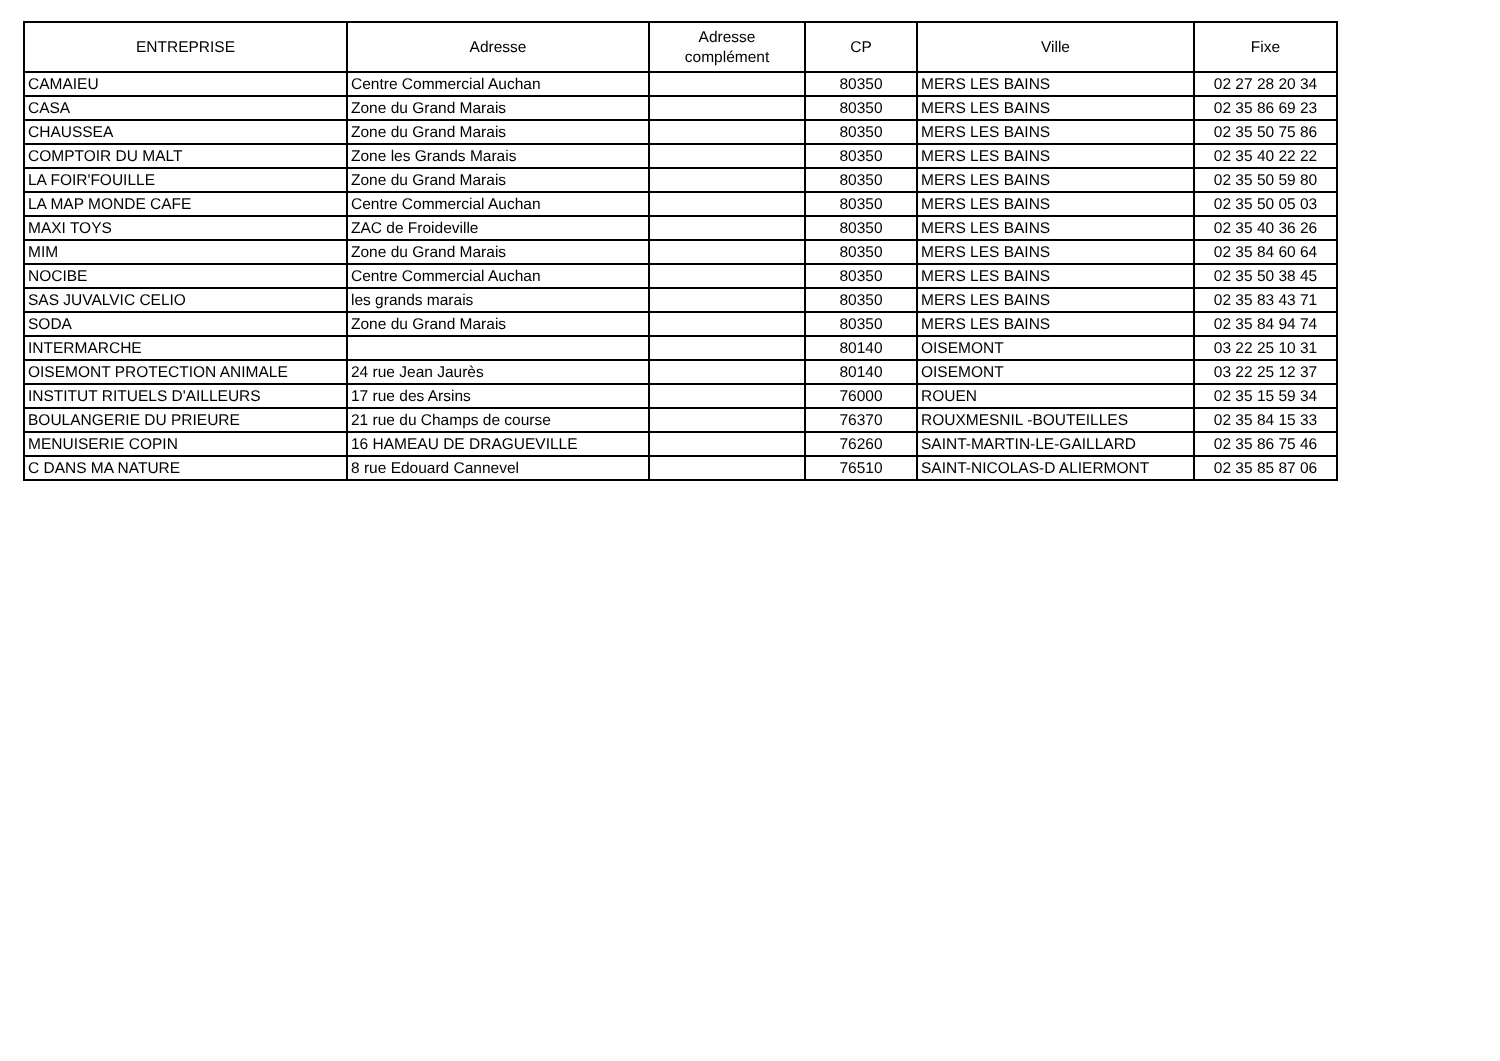| ENTREPRISE | Adresse | Adresse complément | CP | Ville | Fixe |
| --- | --- | --- | --- | --- | --- |
| CAMAIEU | Centre Commercial Auchan | | 80350 | MERS LES BAINS | 02 27 28 20 34 |
| CASA | Zone du Grand Marais | | 80350 | MERS LES BAINS | 02 35 86 69 23 |
| CHAUSSEA | Zone du Grand Marais | | 80350 | MERS LES BAINS | 02 35 50 75 86 |
| COMPTOIR DU MALT | Zone les Grands Marais | | 80350 | MERS LES BAINS | 02 35 40 22 22 |
| LA FOIR'FOUILLE | Zone du Grand Marais | | 80350 | MERS LES BAINS | 02 35 50 59 80 |
| LA MAP MONDE CAFE | Centre Commercial Auchan | | 80350 | MERS LES BAINS | 02 35 50 05 03 |
| MAXI TOYS | ZAC de Froideville | | 80350 | MERS LES BAINS | 02 35 40 36 26 |
| MIM | Zone du Grand Marais | | 80350 | MERS LES BAINS | 02 35 84 60 64 |
| NOCIBE | Centre Commercial Auchan | | 80350 | MERS LES BAINS | 02 35 50 38 45 |
| SAS JUVALVIC CELIO | les grands marais | | 80350 | MERS LES BAINS | 02 35 83 43 71 |
| SODA | Zone du Grand Marais | | 80350 | MERS LES BAINS | 02 35 84 94 74 |
| INTERMARCHE | | | 80140 | OISEMONT | 03 22 25 10 31 |
| OISEMONT PROTECTION ANIMALE | 24 rue Jean Jaurès | | 80140 | OISEMONT | 03 22 25 12 37 |
| INSTITUT RITUELS D'AILLEURS | 17 rue des Arsins | | 76000 | ROUEN | 02 35 15 59 34 |
| BOULANGERIE DU PRIEURE | 21 rue du Champs de course | | 76370 | ROUXMESNIL -BOUTEILLES | 02 35 84 15 33 |
| MENUISERIE COPIN | 16 HAMEAU DE DRAGUEVILLE | | 76260 | SAINT-MARTIN-LE-GAILLARD | 02 35 86 75 46 |
| C DANS MA NATURE | 8 rue Edouard Cannevel | | 76510 | SAINT-NICOLAS-D ALIERMONT | 02 35 85 87 06 |